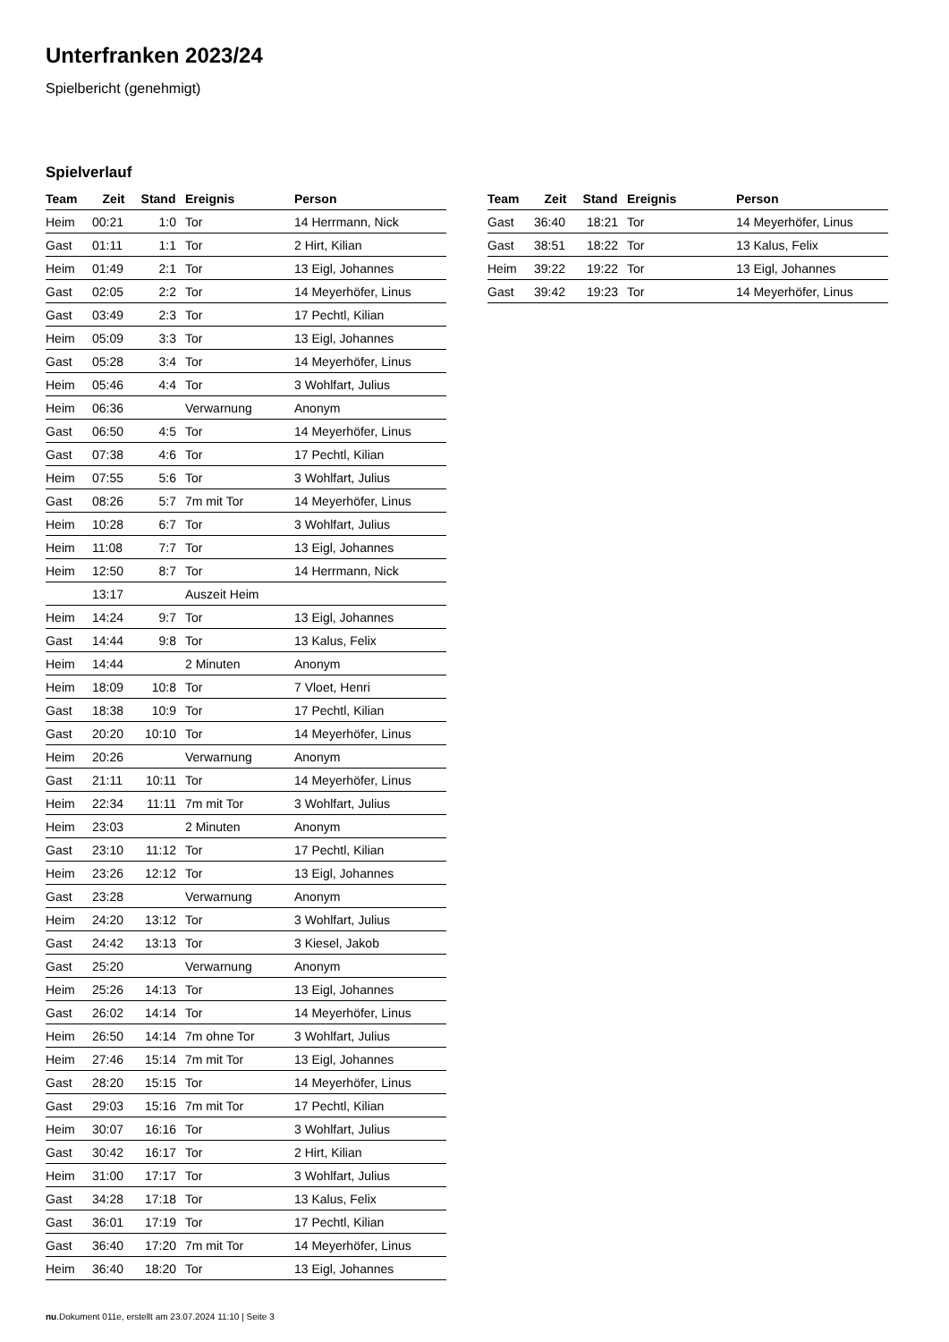Unterfranken 2023/24
Spielbericht (genehmigt)
Spielverlauf
| Team | Zeit | Stand | Ereignis | Person |
| --- | --- | --- | --- | --- |
| Heim | 00:21 | 1:0 | Tor | 14 Herrmann, Nick |
| Gast | 01:11 | 1:1 | Tor | 2 Hirt, Kilian |
| Heim | 01:49 | 2:1 | Tor | 13 Eigl, Johannes |
| Gast | 02:05 | 2:2 | Tor | 14 Meyerhöfer, Linus |
| Gast | 03:49 | 2:3 | Tor | 17 Pechtl, Kilian |
| Heim | 05:09 | 3:3 | Tor | 13 Eigl, Johannes |
| Gast | 05:28 | 3:4 | Tor | 14 Meyerhöfer, Linus |
| Heim | 05:46 | 4:4 | Tor | 3 Wohlfart, Julius |
| Heim | 06:36 | | Verwarnung | Anonym |
| Gast | 06:50 | 4:5 | Tor | 14 Meyerhöfer, Linus |
| Gast | 07:38 | 4:6 | Tor | 17 Pechtl, Kilian |
| Heim | 07:55 | 5:6 | Tor | 3 Wohlfart, Julius |
| Gast | 08:26 | 5:7 | 7m mit Tor | 14 Meyerhöfer, Linus |
| Heim | 10:28 | 6:7 | Tor | 3 Wohlfart, Julius |
| Heim | 11:08 | 7:7 | Tor | 13 Eigl, Johannes |
| Heim | 12:50 | 8:7 | Tor | 14 Herrmann, Nick |
| | 13:17 | | Auszeit Heim | |
| Heim | 14:24 | 9:7 | Tor | 13 Eigl, Johannes |
| Gast | 14:44 | 9:8 | Tor | 13 Kalus, Felix |
| Heim | 14:44 | | 2 Minuten | Anonym |
| Heim | 18:09 | 10:8 | Tor | 7 Vloet, Henri |
| Gast | 18:38 | 10:9 | Tor | 17 Pechtl, Kilian |
| Gast | 20:20 | 10:10 | Tor | 14 Meyerhöfer, Linus |
| Heim | 20:26 | | Verwarnung | Anonym |
| Gast | 21:11 | 10:11 | Tor | 14 Meyerhöfer, Linus |
| Heim | 22:34 | 11:11 | 7m mit Tor | 3 Wohlfart, Julius |
| Heim | 23:03 | | 2 Minuten | Anonym |
| Gast | 23:10 | 11:12 | Tor | 17 Pechtl, Kilian |
| Heim | 23:26 | 12:12 | Tor | 13 Eigl, Johannes |
| Gast | 23:28 | | Verwarnung | Anonym |
| Heim | 24:20 | 13:12 | Tor | 3 Wohlfart, Julius |
| Gast | 24:42 | 13:13 | Tor | 3 Kiesel, Jakob |
| Gast | 25:20 | | Verwarnung | Anonym |
| Heim | 25:26 | 14:13 | Tor | 13 Eigl, Johannes |
| Gast | 26:02 | 14:14 | Tor | 14 Meyerhöfer, Linus |
| Heim | 26:50 | 14:14 | 7m ohne Tor | 3 Wohlfart, Julius |
| Heim | 27:46 | 15:14 | 7m mit Tor | 13 Eigl, Johannes |
| Gast | 28:20 | 15:15 | Tor | 14 Meyerhöfer, Linus |
| Gast | 29:03 | 15:16 | 7m mit Tor | 17 Pechtl, Kilian |
| Heim | 30:07 | 16:16 | Tor | 3 Wohlfart, Julius |
| Gast | 30:42 | 16:17 | Tor | 2 Hirt, Kilian |
| Heim | 31:00 | 17:17 | Tor | 3 Wohlfart, Julius |
| Gast | 34:28 | 17:18 | Tor | 13 Kalus, Felix |
| Gast | 36:01 | 17:19 | Tor | 17 Pechtl, Kilian |
| Gast | 36:40 | 17:20 | 7m mit Tor | 14 Meyerhöfer, Linus |
| Heim | 36:40 | 18:20 | Tor | 13 Eigl, Johannes |
| Team | Zeit | Stand | Ereignis | Person |
| --- | --- | --- | --- | --- |
| Gast | 36:40 | 18:21 | Tor | 14 Meyerhöfer, Linus |
| Gast | 38:51 | 18:22 | Tor | 13 Kalus, Felix |
| Heim | 39:22 | 19:22 | Tor | 13 Eigl, Johannes |
| Gast | 39:42 | 19:23 | Tor | 14 Meyerhöfer, Linus |
nu.Dokument 011e, erstellt am 23.07.2024 11:10 | Seite 3